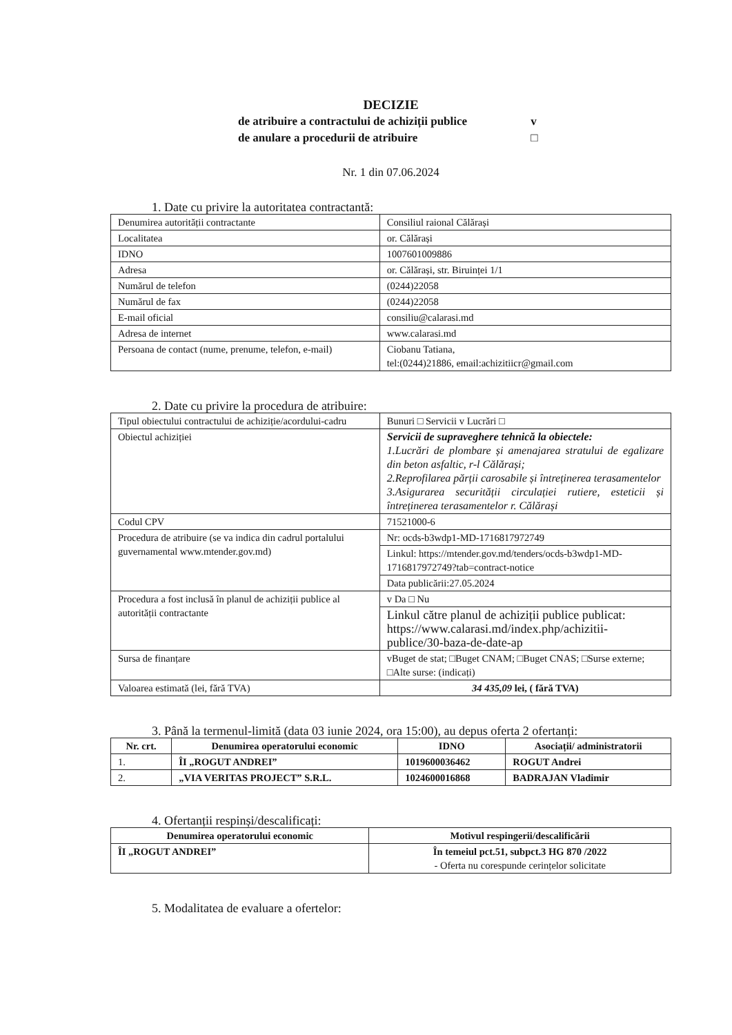DECIZIE
de atribuire a contractului de achiziții publice v
de anulare a procedurii de atribuire □
Nr. 1 din 07.06.2024
1. Date cu privire la autoritatea contractantă:
| Denumirea autorității contractante | Consiliul raional Călărași |
| Localitatea | or. Călărași |
| IDNO | 1007601009886 |
| Adresa | or. Călărași, str. Biruinței 1/1 |
| Numărul de telefon | (0244)22058 |
| Numărul de fax | (0244)22058 |
| E-mail oficial | consiliu@calarasi.md |
| Adresa de internet | www.calarasi.md |
| Persoana de contact (nume, prenume, telefon, e-mail) | Ciobanu Tatiana, tel:(0244)21886, email:achizitiicr@gmail.com |
2. Date cu privire la procedura de atribuire:
| Tipul obiectului contractului de achiziție/acordului-cadru | Bunuri □ Servicii v Lucrări □ |
| Obiectul achiziției | Servicii de supraveghere tehnică la obiectele: 1.Lucrări de plombare și amenajarea stratului de egalizare din beton asfaltic, r-l Călărași; 2.Reprofilarea părții carosabile și întreținerea terasamentelor 3.Asigurarea securității circulației rutiere, esteticii și întreținerea terasamentelor r. Călărași |
| Codul CPV | 71521000-6 |
| Procedura de atribuire (se va indica din cadrul portalului guvernamental www.mtender.gov.md) | Nr: ocds-b3wdp1-MD-1716817972749 |
| | Linkul: https://mtender.gov.md/tenders/ocds-b3wdp1-MD-1716817972749?tab=contract-notice |
| | Data publicării:27.05.2024 |
| Procedura a fost inclusă în planul de achiziții publice al autorității contractante | v Da □ Nu |
| | Linkul către planul de achiziții publice publicat: https://www.calarasi.md/index.php/achizitii-publice/30-baza-de-date-ap |
| Sursa de finanțare | vBuget de stat; □Buget CNAM; □Buget CNAS; □Surse externe; □Alte surse: (indicați) |
| Valoarea estimată (lei, fără TVA) | 34 435,09 lei, ( fără TVA) |
3. Până la termenul-limită (data 03 iunie 2024, ora 15:00), au depus oferta 2 ofertanți:
| Nr. crt. | Denumirea operatorului economic | IDNO | Asociații/ administratorii |
| --- | --- | --- | --- |
| 1. | ÎI „ROGUT ANDREI” | 1019600036462 | ROGUT Andrei |
| 2. | „VIA VERITAS PROJECT” S.R.L. | 1024600016868 | BADRAJAN Vladimir |
4. Ofertanții respinși/descalificați:
| Denumirea operatorului economic | Motivul respingerii/descalificării |
| --- | --- |
| ÎI „ROGUT ANDREI” | În temeiul pct.51, subpct.3 HG 870 /2022 - Oferta nu corespunde cerințelor solicitate |
5. Modalitatea de evaluare a ofertelor: